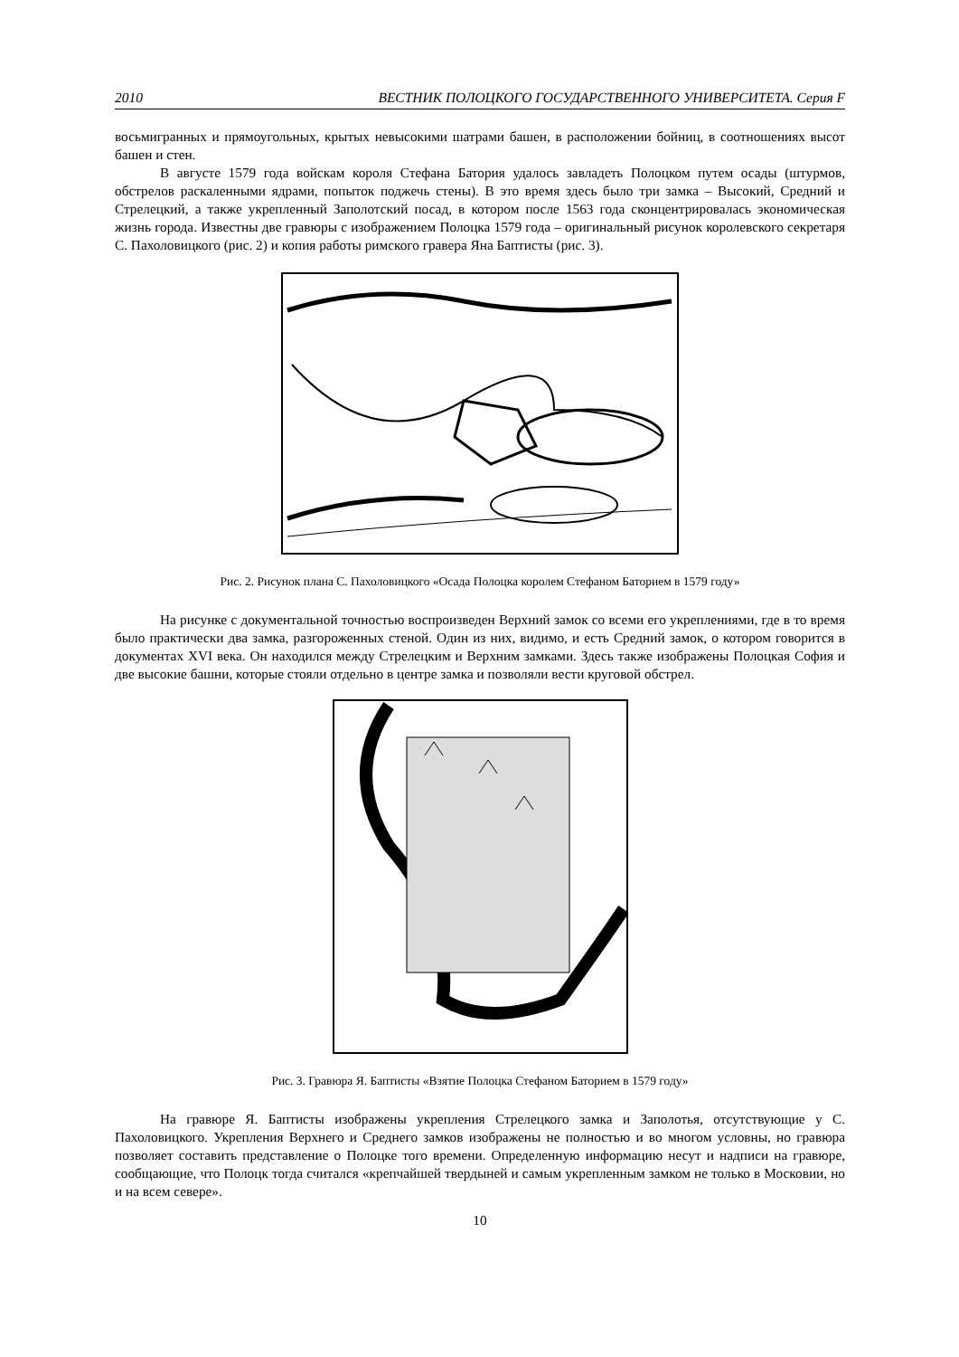2010 ВЕСТНИК ПОЛОЦКОГО ГОСУДАРСТВЕННОГО УНИВЕРСИТЕТА. Серия F
восьмигранных и прямоугольных, крытых невысокими шатрами башен, в расположении бойниц, в соотношениях высот башен и стен.
В августе 1579 года войскам короля Стефана Батория удалось завладеть Полоцком путем осады (штурмов, обстрелов раскаленными ядрами, попыток поджечь стены). В это время здесь было три замка – Высокий, Средний и Стрелецкий, а также укрепленный Заполотский посад, в котором после 1563 года сконцентрировалась экономическая жизнь города. Известны две гравюры с изображением Полоцка 1579 года – оригинальный рисунок королевского секретаря С. Пахоловицкого (рис. 2) и копия работы римского гравера Яна Баптисты (рис. 3).
Рис. 2. Рисунок плана С. Пахоловицкого «Осада Полоцка королем Стефаном Баторием в 1579 году»
На рисунке с документальной точностью воспроизведен Верхний замок со всеми его укреплениями, где в то время было практически два замка, разгороженных стеной. Один из них, видимо, и есть Средний замок, о котором говорится в документах XVI века. Он находился между Стрелецким и Верхним замками. Здесь также изображены Полоцкая София и две высокие башни, которые стояли отдельно в центре замка и позволяли вести круговой обстрел.
Рис. 3. Гравюра Я. Баптисты «Взятие Полоцка Стефаном Баторием в 1579 году»
На гравюре Я. Баптисты изображены укрепления Стрелецкого замка и Заполотья, отсутствующие у С. Пахоловицкого. Укрепления Верхнего и Среднего замков изображены не полностью и во многом условны, но гравюра позволяет составить представление о Полоцке того времени. Определенную информацию несут и надписи на гравюре, сообщающие, что Полоцк тогда считался «крепчайшей твердыней и самым укрепленным замком не только в Московии, но и на всем севере».
10